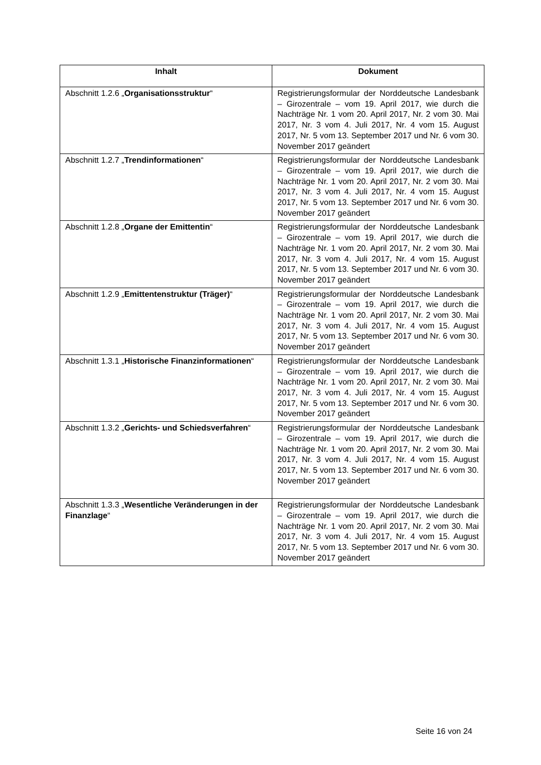| Inhalt | Dokument |
| --- | --- |
| Abschnitt 1.2.6 „ Organisationsstruktur “ | Registrierungsformular der Norddeutsche Landesbank – Girozentrale – vom 19. April 2017, wie durch die Nachträge Nr. 1 vom 20. April 2017, Nr. 2 vom 30. Mai 2017, Nr. 3 vom 4. Juli 2017, Nr. 4 vom 15. August 2017, Nr. 5 vom 13. September 2017 und Nr. 6 vom 30. November 2017 geändert |
| Abschnitt 1.2.7 „ Trendinformationen “ | Registrierungsformular der Norddeutsche Landesbank – Girozentrale – vom 19. April 2017, wie durch die Nachträge Nr. 1 vom 20. April 2017, Nr. 2 vom 30. Mai 2017, Nr. 3 vom 4. Juli 2017, Nr. 4 vom 15. August 2017, Nr. 5 vom 13. September 2017 und Nr. 6 vom 30. November 2017 geändert |
| Abschnitt 1.2.8 „ Organe der Emittentin “ | Registrierungsformular der Norddeutsche Landesbank – Girozentrale – vom 19. April 2017, wie durch die Nachträge Nr. 1 vom 20. April 2017, Nr. 2 vom 30. Mai 2017, Nr. 3 vom 4. Juli 2017, Nr. 4 vom 15. August 2017, Nr. 5 vom 13. September 2017 und Nr. 6 vom 30. November 2017 geändert |
| Abschnitt 1.2.9 „ Emittentenstruktur (Träger) “ | Registrierungsformular der Norddeutsche Landesbank – Girozentrale – vom 19. April 2017, wie durch die Nachträge Nr. 1 vom 20. April 2017, Nr. 2 vom 30. Mai 2017, Nr. 3 vom 4. Juli 2017, Nr. 4 vom 15. August 2017, Nr. 5 vom 13. September 2017 und Nr. 6 vom 30. November 2017 geändert |
| Abschnitt 1.3.1 „ Historische Finanzinformationen “ | Registrierungsformular der Norddeutsche Landesbank – Girozentrale – vom 19. April 2017, wie durch die Nachträge Nr. 1 vom 20. April 2017, Nr. 2 vom 30. Mai 2017, Nr. 3 vom 4. Juli 2017, Nr. 4 vom 15. August 2017, Nr. 5 vom 13. September 2017 und Nr. 6 vom 30. November 2017 geändert |
| Abschnitt 1.3.2 „ Gerichts- und Schiedsverfahren “ | Registrierungsformular der Norddeutsche Landesbank – Girozentrale – vom 19. April 2017, wie durch die Nachträge Nr. 1 vom 20. April 2017, Nr. 2 vom 30. Mai 2017, Nr. 3 vom 4. Juli 2017, Nr. 4 vom 15. August 2017, Nr. 5 vom 13. September 2017 und Nr. 6 vom 30. November 2017 geändert |
| Abschnitt 1.3.3 „ Wesentliche Veränderungen in der Finanzlage “ | Registrierungsformular der Norddeutsche Landesbank – Girozentrale – vom 19. April 2017, wie durch die Nachträge Nr. 1 vom 20. April 2017, Nr. 2 vom 30. Mai 2017, Nr. 3 vom 4. Juli 2017, Nr. 4 vom 15. August 2017, Nr. 5 vom 13. September 2017 und Nr. 6 vom 30. November 2017 geändert |
Seite 16 von 24